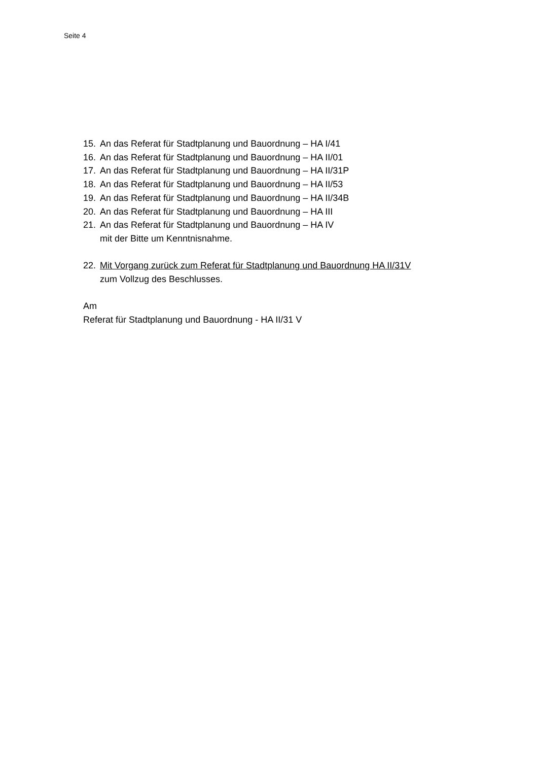Seite 4
15. An das Referat für Stadtplanung und Bauordnung – HA I/41
16. An das Referat für Stadtplanung und Bauordnung – HA II/01
17. An das Referat für Stadtplanung und Bauordnung – HA II/31P
18. An das Referat für Stadtplanung und Bauordnung – HA II/53
19. An das Referat für Stadtplanung und Bauordnung – HA II/34B
20. An das Referat für Stadtplanung und Bauordnung – HA III
21. An das Referat für Stadtplanung und Bauordnung – HA IV
mit der Bitte um Kenntnisnahme.
22. Mit Vorgang zurück zum Referat für Stadtplanung und Bauordnung HA II/31V
zum Vollzug des Beschlusses.
Am
Referat für Stadtplanung und Bauordnung - HA II/31 V